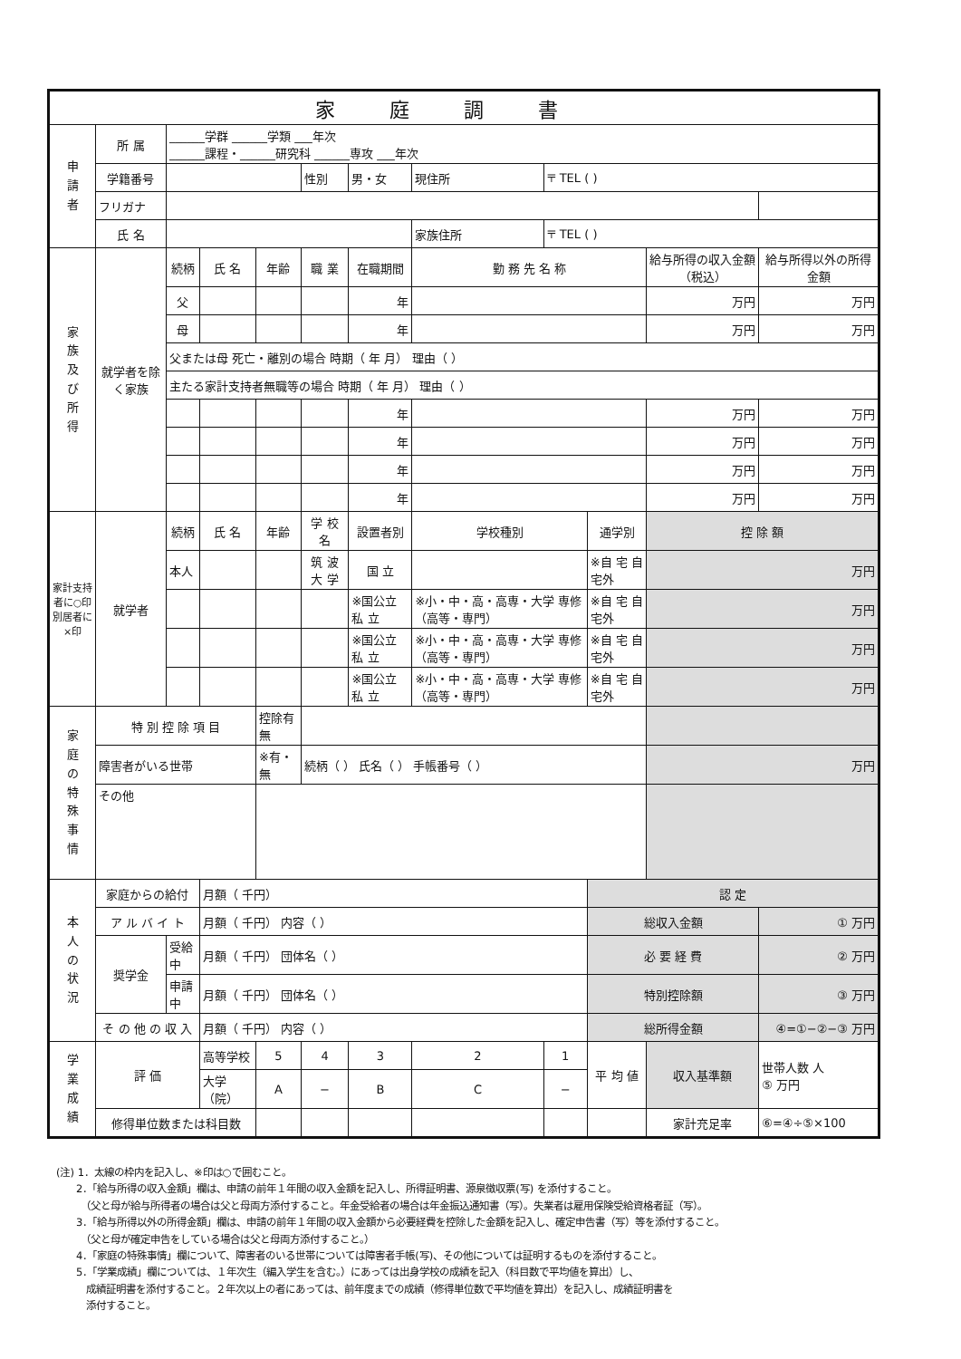| 家庭調書 | | | | | | | | | | | |
| --- | --- | --- | --- | --- | --- | --- | --- | --- | --- | --- | --- |
| 申 請 者 | 所 属 | ______学群 ______学類 ___年次 ______課程・______研究科 ______専攻 ___年次 | | | | | | | | | |
| | 学籍番号 | | | | 性別 | 男・女 | 現住所 | 〒 TEL ( ) | | | |
| | フリガナ | | | | | | | | | | |
| | 氏 名 | | | | | | 家族住所 | 〒 TEL ( ) | | | |
| 家 族 及 び 所 得 | 就学者を除く家族 | 続柄 | 氏 名 | 年齢 | 職 業 | 在職期間 | 勤 務 先 名 称 | | | 給与所得の収入金額（税込） | 給与所得以外の所得金額 |
| | | 父 | | | | 年 | | | | 万円 | 万円 |
| | | 母 | | | | 年 | | | | 万円 | 万円 |
| | | 父または母 死亡・離別の場合 時期（ 年 月） 理由（ ） | | | | | | | | | |
| | | 主たる家計支持者無職等の場合 時期（ 年 月） 理由（ ） | | | | | | | | | |
| | | | | | | 年 | | | | 万円 | 万円 |
| | | | | | | 年 | | | | 万円 | 万円 |
| | | | | | | 年 | | | | 万円 | 万円 |
| | | | | | | 年 | | | | 万円 | 万円 |
| 家計支持者に○印 別居者に×印 | 就学者 | 続柄 | 氏 名 | 年齢 | 学 校 名 | 設置者別 | 学校種別 | | 通学別 | 控 除 額 | |
| | | 本人 | | | 筑 波 大 学 | 国 立 | | | ※自 宅 自宅外 | 万円 | |
| | | | | | | ※国公立 私 立 | ※小・中・高・高専・大学 専修（高等・専門） | | ※自 宅 自宅外 | 万円 | |
| | | | | | | ※国公立 私 立 | ※小・中・高・高専・大学 専修（高等・専門） | | ※自 宅 自宅外 | 万円 | |
| | | | | | | ※国公立 私 立 | ※小・中・高・高専・大学 専修（高等・専門） | | ※自 宅 自宅外 | 万円 | |
| 家 庭 の 特 殊 事 情 | 特 別 控 除 項 目 | | | 控除有無 | | | | | | | |
| | 障害者がいる世帯 | | | ※有・無 | 続柄（ ） 氏名（ ） 手帳番号（ ） | | | | | 万円 | |
| | その他 | | | | | | | | | | |
| 本 人 の 状 況 | 家庭からの給付 | | 月額（ 千円） | | | | | | 認 定 | | |
| | ア ル バ イ ト | | 月額（ 千円） 内容（ ） | | | | | | 総収入金額 | | ① 万円 |
| | 奨学金 | 受給中 | 月額（ 千円） 団体名（ ） | | | | | | 必 要 経 費 | | ② 万円 |
| | | 申請中 | 月額（ 千円） 団体名（ ） | | | | | | 特別控除額 | | ③ 万円 |
| | そ の 他 の 収 入 | | 月額（ 千円） 内容（ ） | | | | | | 総所得金額 | | ④=①−②−③ 万円 |
| 学 業 成 績 | 評 価 | | 高等学校 | 5 | 4 | 3 | 2 | 1 | 平 均 値 | 収入基準額 | 世帯人数 人 ⑤ 万円 |
| | | | 大学（院） | A | − | B | C | − | | | |
| | 修得単位数または科目数 | | | | | | | | | 家計充足率 | ⑥=④÷⑤×100 |
(注) 1．太線の枠内を記入し、※印は○で囲むこと。
　　2．「給与所得の収入金額」欄は、申請の前年１年間の収入金額を記入し、所得証明書、源泉徴収票(写) を添付すること。
　　　（父と母が給与所得者の場合は父と母両方添付すること。年金受給者の場合は年金振込通知書（写）。失業者は雇用保険受給資格者証（写）。
　　3．「給与所得以外の所得金額」欄は、申請の前年１年間の収入金額から必要経費を控除した金額を記入し、確定申告書（写）等を添付すること。
　　　（父と母が確定申告をしている場合は父と母両方添付すること。）
　　4．「家庭の特殊事情」欄について、障害者のいる世帯については障害者手帳(写)、その他については証明するものを添付すること。
　　5．「学業成績」欄については、１年次生（編入学生を含む。）にあっては出身学校の成績を記入（科目数で平均値を算出）し、
　　　成績証明書を添付すること。２年次以上の者にあっては、前年度までの成績（修得単位数で平均値を算出）を記入し、成績証明書を
　　　添付すること。